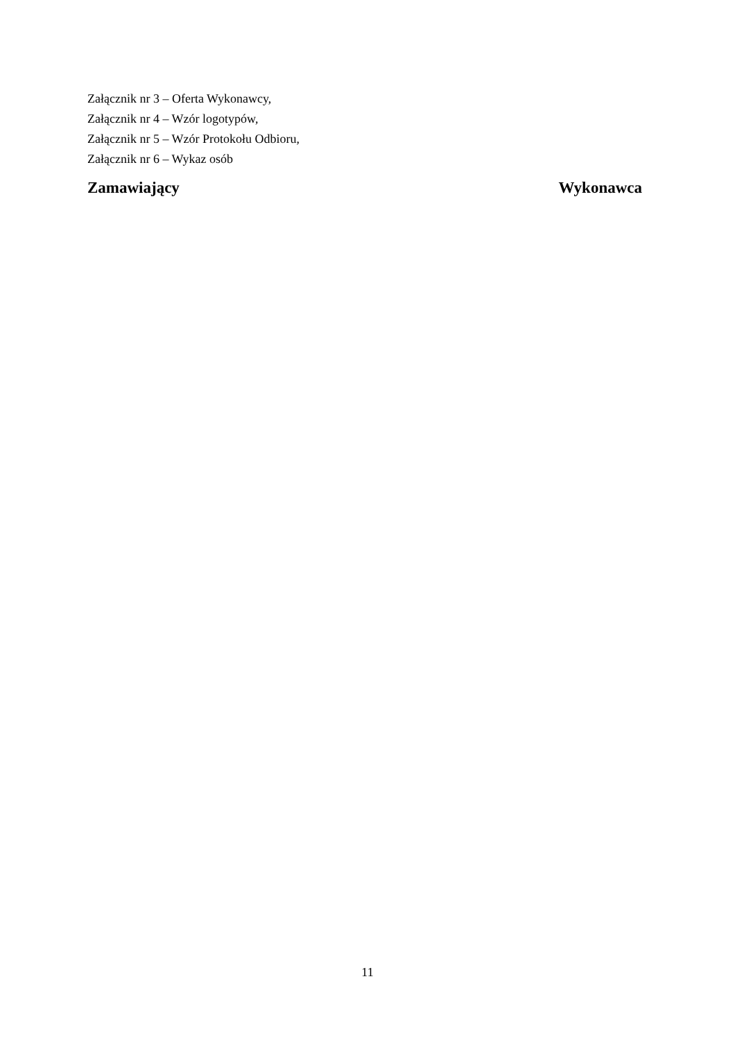Załącznik nr 3 – Oferta Wykonawcy,
Załącznik nr 4 – Wzór logotypów,
Załącznik nr 5 – Wzór Protokołu Odbioru,
Załącznik nr 6 – Wykaz osób
Zamawiający Wykonawca
11